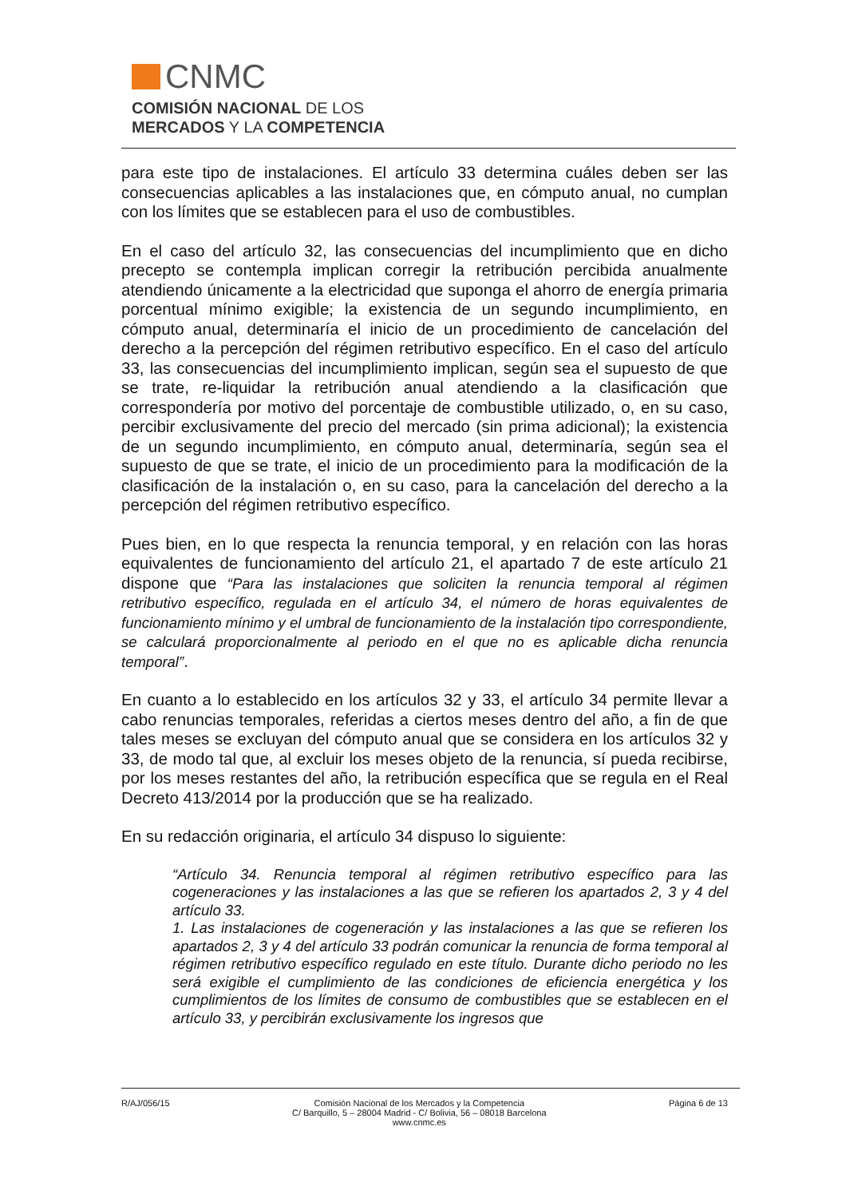CNMC
COMISIÓN NACIONAL DE LOS
MERCADOS Y LA COMPETENCIA
para este tipo de instalaciones. El artículo 33 determina cuáles deben ser las consecuencias aplicables a las instalaciones que, en cómputo anual, no cumplan con los límites que se establecen para el uso de combustibles.
En el caso del artículo 32, las consecuencias del incumplimiento que en dicho precepto se contempla implican corregir la retribución percibida anualmente atendiendo únicamente a la electricidad que suponga el ahorro de energía primaria porcentual mínimo exigible; la existencia de un segundo incumplimiento, en cómputo anual, determinaría el inicio de un procedimiento de cancelación del derecho a la percepción del régimen retributivo específico. En el caso del artículo 33, las consecuencias del incumplimiento implican, según sea el supuesto de que se trate, re-liquidar la retribución anual atendiendo a la clasificación que correspondería por motivo del porcentaje de combustible utilizado, o, en su caso, percibir exclusivamente del precio del mercado (sin prima adicional); la existencia de un segundo incumplimiento, en cómputo anual, determinaría, según sea el supuesto de que se trate, el inicio de un procedimiento para la modificación de la clasificación de la instalación o, en su caso, para la cancelación del derecho a la percepción del régimen retributivo específico.
Pues bien, en lo que respecta la renuncia temporal, y en relación con las horas equivalentes de funcionamiento del artículo 21, el apartado 7 de este artículo 21 dispone que “Para las instalaciones que soliciten la renuncia temporal al régimen retributivo específico, regulada en el artículo 34, el número de horas equivalentes de funcionamiento mínimo y el umbral de funcionamiento de la instalación tipo correspondiente, se calculará proporcionalmente al periodo en el que no es aplicable dicha renuncia temporal”.
En cuanto a lo establecido en los artículos 32 y 33, el artículo 34 permite llevar a cabo renuncias temporales, referidas a ciertos meses dentro del año, a fin de que tales meses se excluyan del cómputo anual que se considera en los artículos 32 y 33, de modo tal que, al excluir los meses objeto de la renuncia, sí pueda recibirse, por los meses restantes del año, la retribución específica que se regula en el Real Decreto 413/2014 por la producción que se ha realizado.
En su redacción originaria, el artículo 34 dispuso lo siguiente:
“Artículo 34. Renuncia temporal al régimen retributivo específico para las cogeneraciones y las instalaciones a las que se refieren los apartados 2, 3 y 4 del artículo 33.
1. Las instalaciones de cogeneración y las instalaciones a las que se refieren los apartados 2, 3 y 4 del artículo 33 podrán comunicar la renuncia de forma temporal al régimen retributivo específico regulado en este título. Durante dicho periodo no les será exigible el cumplimiento de las condiciones de eficiencia energética y los cumplimientos de los límites de consumo de combustibles que se establecen en el artículo 33, y percibirán exclusivamente los ingresos que
R/AJ/056/15 Comisión Nacional de los Mercados y la Competencia
C/ Barquillo, 5 – 28004 Madrid - C/ Bolivia, 56 – 08018 Barcelona
www.cnmc.es
Página 6 de 13